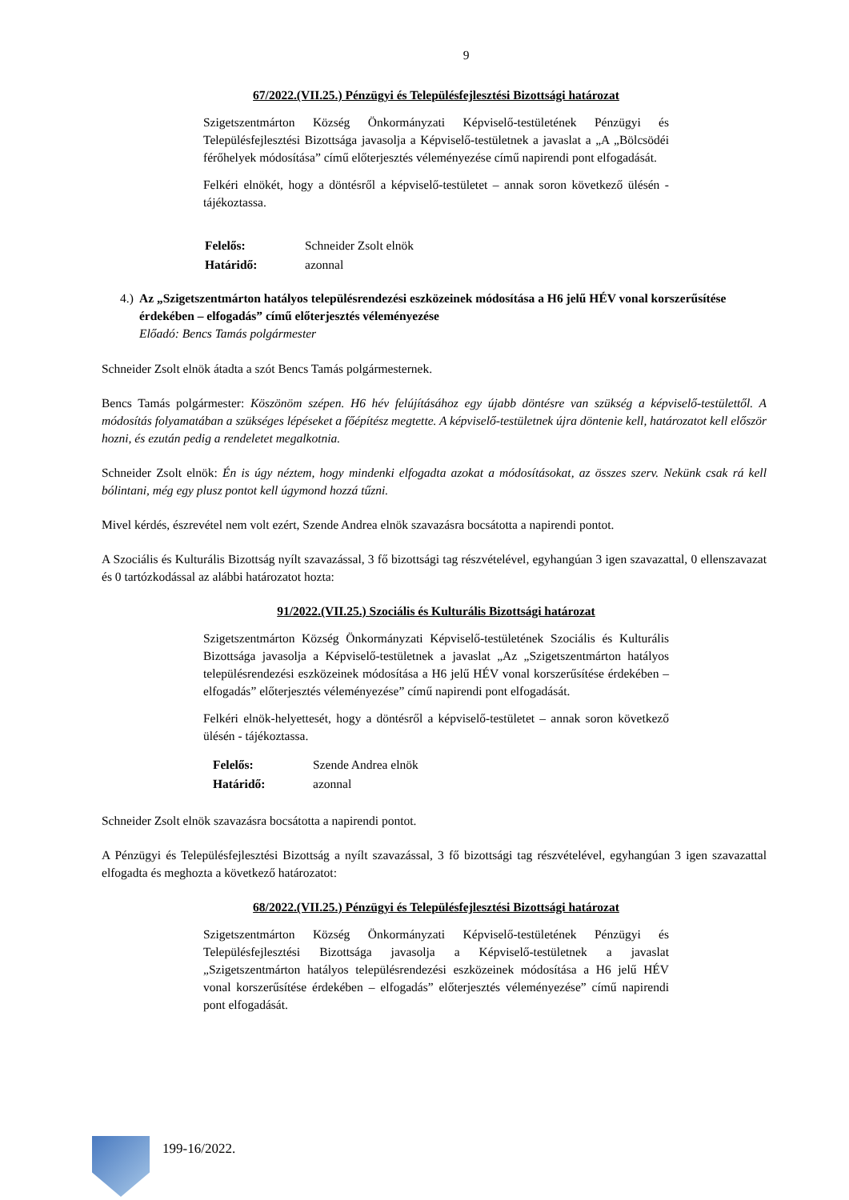9
67/2022.(VII.25.) Pénzügyi és Településfejlesztési Bizottsági határozat
Szigetszentmárton Község Önkormányzati Képviselő-testületének Pénzügyi és Településfejlesztési Bizottsága javasolja a Képviselő-testületnek a javaslat a „A „Bölcsödéi férőhelyek módosítása” című előterjesztés véleményezése című napirendi pont elfogadását.
Felkéri elnökét, hogy a döntésről a képviselő-testületet – annak soron következő ülésén - tájékoztassa.
| Felelős: | Schneider Zsolt elnök |
| Határidő: | azonnal |
4.) Az „Szigetszentmárton hatályos településrendezési eszközeinek módosítása a H6 jelű HÉV vonal korszerűsítése érdekében – elfogadás” című előterjesztés véleményezése
Előadó: Bencs Tamás polgármester
Schneider Zsolt elnök átadta a szót Bencs Tamás polgármesternek.
Bencs Tamás polgármester: Köszönöm szépen. H6 hév felújításához egy újabb döntésre van szükség a képviselő-testülettől. A módosítás folyamatában a szükséges lépéseket a főépítész megtette. A képviselő-testületnek újra döntenie kell, határozatot kell először hozni, és ezután pedig a rendeletet megalkotnia.
Schneider Zsolt elnök: Én is úgy néztem, hogy mindenki elfogadta azokat a módosításokat, az összes szerv. Nekünk csak rá kell bólintani, még egy plusz pontot kell úgymond hozzá tűzni.
Mivel kérdés, észrevétel nem volt ezért, Szende Andrea elnök szavazásra bocsátotta a napirendi pontot.
A Szociális és Kulturális Bizottság nyílt szavazással, 3 fő bizottsági tag részvételével, egyhangúan 3 igen szavazattal, 0 ellenszavazat és 0 tartózkodással az alábbi határozatot hozta:
91/2022.(VII.25.) Szociális és Kulturális Bizottsági határozat
Szigetszentmárton Község Önkormányzati Képviselő-testületének Szociális és Kulturális Bizottsága javasolja a Képviselő-testületnek a javaslat „Az „Szigetszentmárton hatályos településrendezési eszközeinek módosítása a H6 jelű HÉV vonal korszerűsítése érdekében – elfogadás” előterjesztés véleményezése” című napirendi pont elfogadását.
Felkéri elnök-helyettesét, hogy a döntésről a képviselő-testületet – annak soron következő ülésén - tájékoztassa.
| Felelős: | Szende Andrea elnök |
| Határidő: | azonnal |
Schneider Zsolt elnök szavazásra bocsátotta a napirendi pontot.
A Pénzügyi és Településfejlesztési Bizottság a nyílt szavazással, 3 fő bizottsági tag részvételével, egyhangúan 3 igen szavazattal elfogadta és meghozta a következő határozatot:
68/2022.(VII.25.) Pénzügyi és Településfejlesztési Bizottsági határozat
Szigetszentmárton Község Önkormányzati Képviselő-testületének Pénzügyi és Településfejlesztési Bizottsága javasolja a Képviselő-testületnek a javaslat „Szigetszentmárton hatályos településrendezési eszközeinek módosítása a H6 jelű HÉV vonal korszerűsítése érdekében – elfogadás” előterjesztés véleményezése” című napirendi pont elfogadását.
199-16/2022.